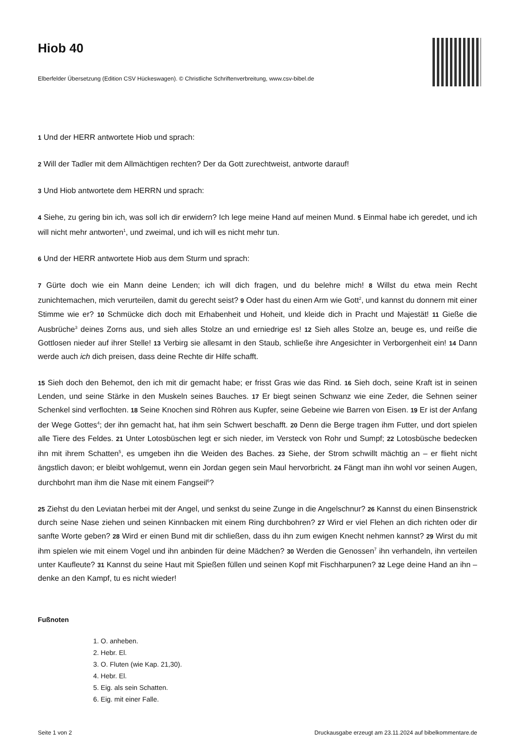Hiob 40
Elberfelder Übersetzung (Edition CSV Hückeswagen). © Christliche Schriftenverbreitung, www.csv-bibel.de
1 Und der HERR antwortete Hiob und sprach:
2 Will der Tadler mit dem Allmächtigen rechten? Der da Gott zurechtweist, antworte darauf!
3 Und Hiob antwortete dem HERRN und sprach:
4 Siehe, zu gering bin ich, was soll ich dir erwidern? Ich lege meine Hand auf meinen Mund. 5 Einmal habe ich geredet, und ich will nicht mehr antworten<sup>1</sup>, und zweimal, und ich will es nicht mehr tun.
6 Und der HERR antwortete Hiob aus dem Sturm und sprach:
7 Gürte doch wie ein Mann deine Lenden; ich will dich fragen, und du belehre mich! 8 Willst du etwa mein Recht zunichtemachen, mich verurteilen, damit du gerecht seist? 9 Oder hast du einen Arm wie Gott<sup>2</sup>, und kannst du donnern mit einer Stimme wie er? 10 Schmücke dich doch mit Erhabenheit und Hoheit, und kleide dich in Pracht und Majestät! 11 Gieße die Ausbrüche<sup>3</sup> deines Zorns aus, und sieh alles Stolze an und erniedrige es! 12 Sieh alles Stolze an, beuge es, und reiße die Gottlosen nieder auf ihrer Stelle! 13 Verbirg sie allesamt in den Staub, schließe ihre Angesichter in Verborgenheit ein! 14 Dann werde auch ich dich preisen, dass deine Rechte dir Hilfe schafft.
15 Sieh doch den Behemot, den ich mit dir gemacht habe; er frisst Gras wie das Rind. 16 Sieh doch, seine Kraft ist in seinen Lenden, und seine Stärke in den Muskeln seines Bauches. 17 Er biegt seinen Schwanz wie eine Zeder, die Sehnen seiner Schenkel sind verflochten. 18 Seine Knochen sind Röhren aus Kupfer, seine Gebeine wie Barren von Eisen. 19 Er ist der Anfang der Wege Gottes<sup>4</sup>; der ihn gemacht hat, hat ihm sein Schwert beschafft. 20 Denn die Berge tragen ihm Futter, und dort spielen alle Tiere des Feldes. 21 Unter Lotosbüschen legt er sich nieder, im Versteck von Rohr und Sumpf; 22 Lotosbüsche bedecken ihn mit ihrem Schatten<sup>5</sup>, es umgeben ihn die Weiden des Baches. 23 Siehe, der Strom schwillt mächtig an – er flieht nicht ängstlich davon; er bleibt wohlgemut, wenn ein Jordan gegen sein Maul hervorbricht. 24 Fängt man ihn wohl vor seinen Augen, durchbohrt man ihm die Nase mit einem Fangseil<sup>6</sup>?
25 Ziehst du den Leviatan herbei mit der Angel, und senkst du seine Zunge in die Angelschnur? 26 Kannst du einen Binsenstrick durch seine Nase ziehen und seinen Kinnbacken mit einem Ring durchbohren? 27 Wird er viel Flehen an dich richten oder dir sanfte Worte geben? 28 Wird er einen Bund mit dir schließen, dass du ihn zum ewigen Knecht nehmen kannst? 29 Wirst du mit ihm spielen wie mit einem Vogel und ihn anbinden für deine Mädchen? 30 Werden die Genossen<sup>7</sup> ihn verhandeln, ihn verteilen unter Kaufleute? 31 Kannst du seine Haut mit Spießen füllen und seinen Kopf mit Fischharpunen? 32 Lege deine Hand an ihn – denke an den Kampf, tu es nicht wieder!
Fußnoten
1. O. anheben.
2. Hebr. El.
3. O. Fluten (wie Kap. 21,30).
4. Hebr. El.
5. Eig. als sein Schatten.
6. Eig. mit einer Falle.
Seite 1 von 2 Druckausgabe erzeugt am 23.11.2024 auf bibelkommentare.de